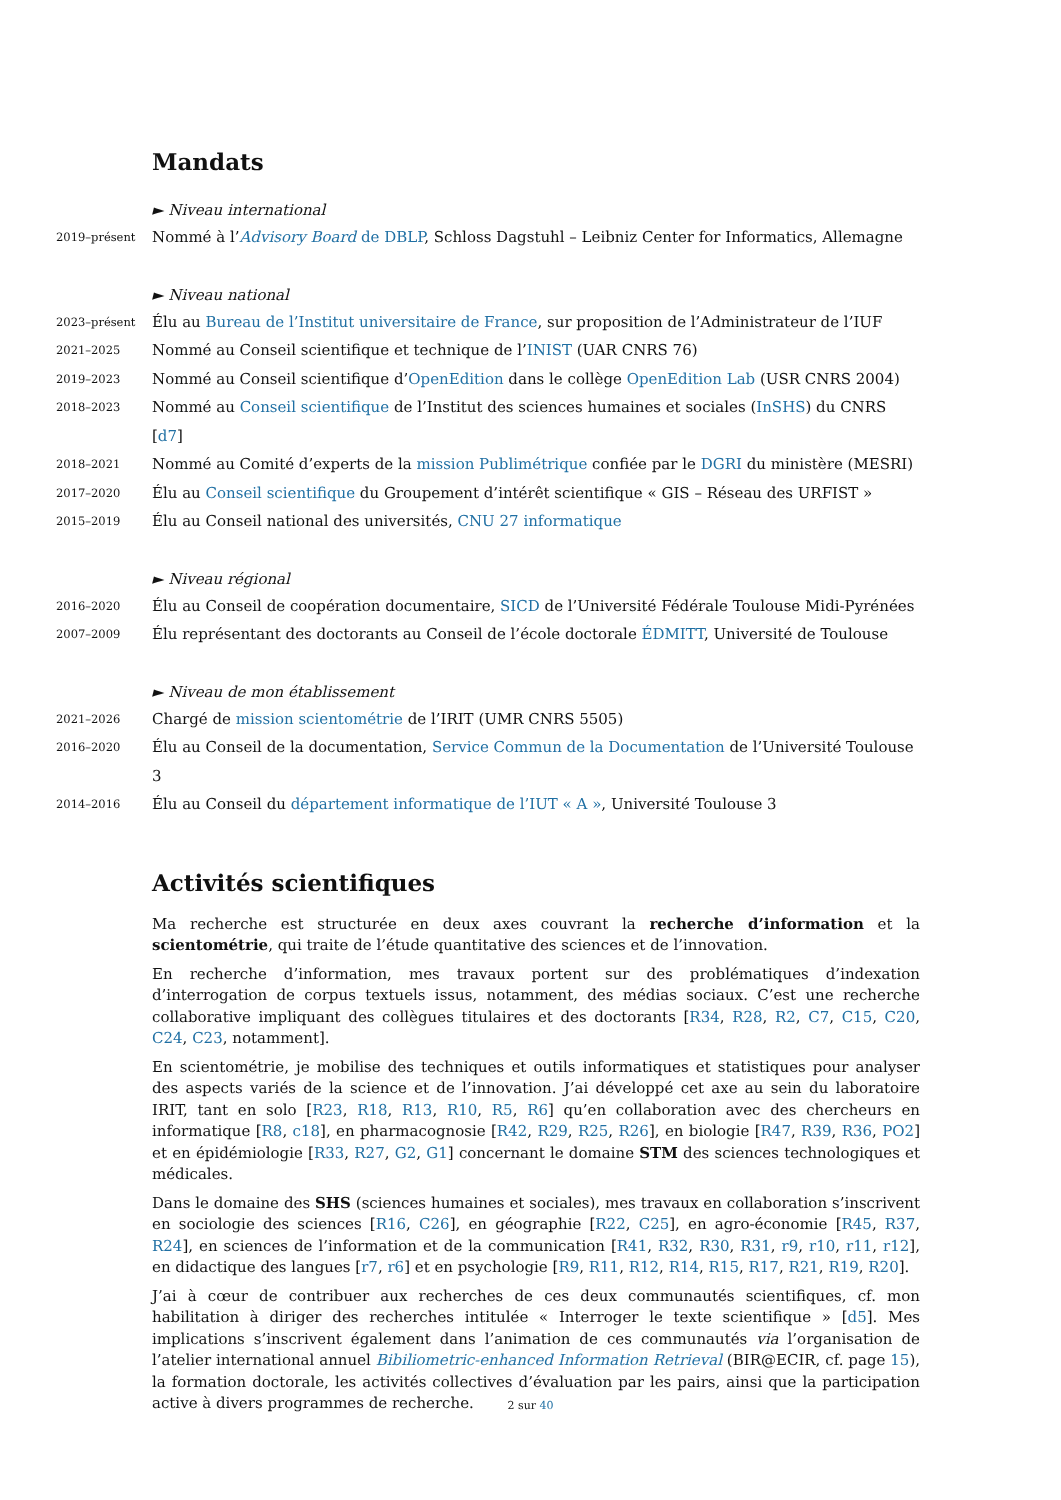Mandats
► Niveau international
2019–présent Nommé à l’Advisory Board de DBLP, Schloss Dagstuhl – Leibniz Center for Informatics, Allemagne
► Niveau national
2023–présent Élu au Bureau de l’Institut universitaire de France, sur proposition de l’Administrateur de l’IUF
2021–2025 Nommé au Conseil scientifique et technique de l’INIST (UAR CNRS 76)
2019–2023 Nommé au Conseil scientifique d’OpenEdition dans le collège OpenEdition Lab (USR CNRS 2004)
2018–2023 Nommé au Conseil scientifique de l’Institut des sciences humaines et sociales (InSHS) du CNRS [d7]
2018–2021 Nommé au Comité d’experts de la mission Publimétrique confiée par le DGRI du ministère (MESRI)
2017–2020 Élu au Conseil scientifique du Groupement d’intérêt scientifique « GIS – Réseau des URFIST »
2015–2019 Élu au Conseil national des universités, CNU 27 informatique
► Niveau régional
2016–2020 Élu au Conseil de coopération documentaire, SICD de l’Université Fédérale Toulouse Midi-Pyrénées
2007–2009 Élu représentant des doctorants au Conseil de l’école doctorale ÉDMITT, Université de Toulouse
► Niveau de mon établissement
2021–2026 Chargé de mission scientométrie de l’IRIT (UMR CNRS 5505)
2016–2020 Élu au Conseil de la documentation, Service Commun de la Documentation de l’Université Toulouse 3
2014–2016 Élu au Conseil du département informatique de l’IUT « A », Université Toulouse 3
Activités scientifiques
Ma recherche est structurée en deux axes couvrant la recherche d’information et la scientométrie, qui traite de l’étude quantitative des sciences et de l’innovation.
En recherche d’information, mes travaux portent sur des problématiques d’indexation d’interrogation de corpus textuels issus, notamment, des médias sociaux. C’est une recherche collaborative impliquant des collègues titulaires et des doctorants [R34, R28, R2, C7, C15, C20, C24, C23, notamment].
En scientométrie, je mobilise des techniques et outils informatiques et statistiques pour analyser des aspects variés de la science et de l’innovation. J’ai développé cet axe au sein du laboratoire IRIT, tant en solo [R23, R18, R13, R10, R5, R6] qu’en collaboration avec des chercheurs en informatique [R8, c18], en pharmacognosie [R42, R29, R25, R26], en biologie [R47, R39, R36, PO2] et en épidémiologie [R33, R27, G2, G1] concernant le domaine STM des sciences technologiques et médicales.
Dans le domaine des SHS (sciences humaines et sociales), mes travaux en collaboration s’inscrivent en sociologie des sciences [R16, C26], en géographie [R22, C25], en agro-économie [R45, R37, R24], en sciences de l’information et de la communication [R41, R32, R30, R31, r9, r10, r11, r12], en didactique des langues [r7, r6] et en psychologie [R9, R11, R12, R14, R15, R17, R21, R19, R20].
J’ai à cœur de contribuer aux recherches de ces deux communautés scientifiques, cf. mon habilitation à diriger des recherches intitulée « Interroger le texte scientifique » [d5]. Mes implications s’inscrivent également dans l’animation de ces communautés via l’organisation de l’atelier international annuel Bibiliometric-enhanced Information Retrieval (BIR@ECIR, cf. page 15), la formation doctorale, les activités collectives d’évaluation par les pairs, ainsi que la participation active à divers programmes de recherche.
2 sur 40